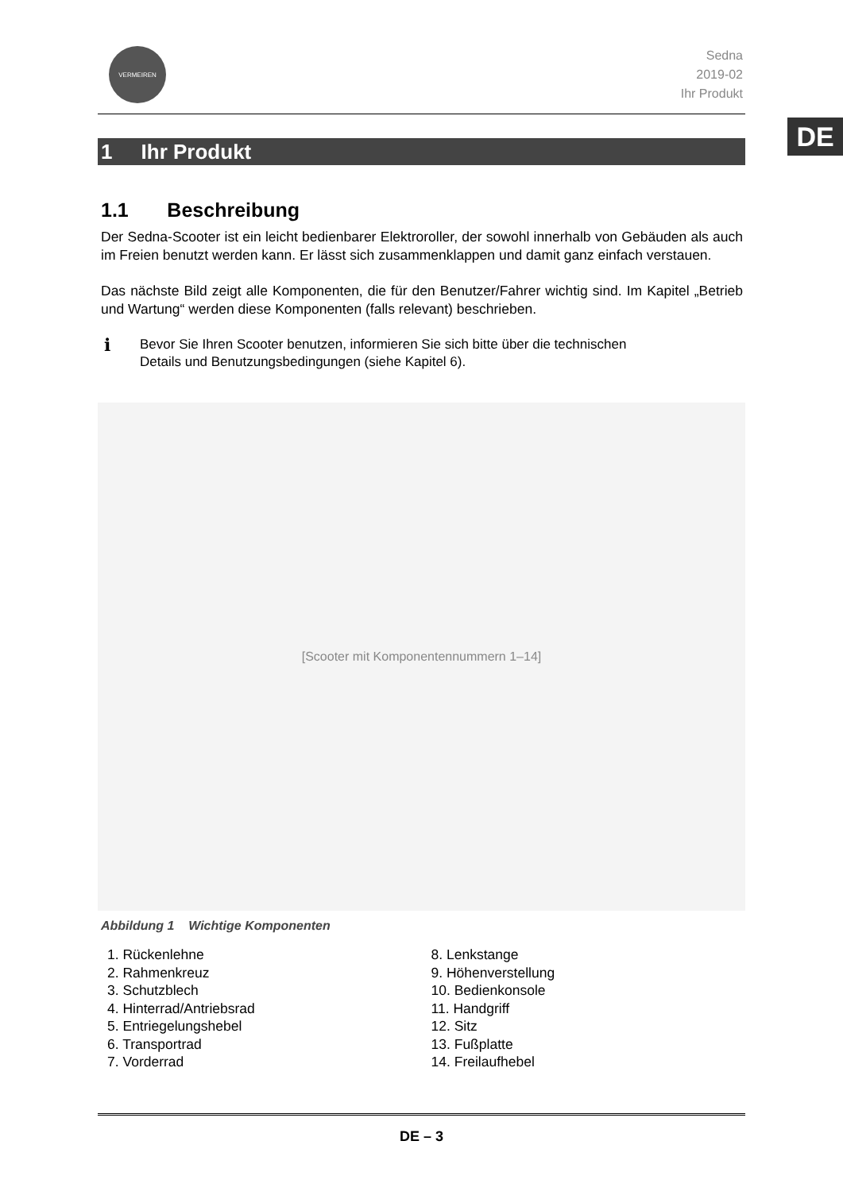DE
VERMEIREN
Sedna
2019-02
Ihr Produkt
1 Ihr Produkt
1.1 Beschreibung
Der Sedna-Scooter ist ein leicht bedienbarer Elektroroller, der sowohl innerhalb von Gebäuden als auch im Freien benutzt werden kann. Er lässt sich zusammenklappen und damit ganz einfach verstauen.
Das nächste Bild zeigt alle Komponenten, die für den Benutzer/Fahrer wichtig sind. Im Kapitel „Betrieb und Wartung“ werden diese Komponenten (falls relevant) beschrieben.
i Bevor Sie Ihren Scooter benutzen, informieren Sie sich bitte über die technischen
Details und Benutzungsbedingungen (siehe Kapitel 6).
[Scooter mit Komponentennummern 1–14]
Abbildung 1 Wichtige Komponenten
1. Rückenlehne
2. Rahmenkreuz
3. Schutzblech
4. Hinterrad/Antriebsrad
5. Entriegelungshebel
6. Transportrad
7. Vorderrad
8. Lenkstange
9. Höhenverstellung
10. Bedienkonsole
11. Handgriff
12. Sitz
13. Fußplatte
14. Freilaufhebel
DE – 3